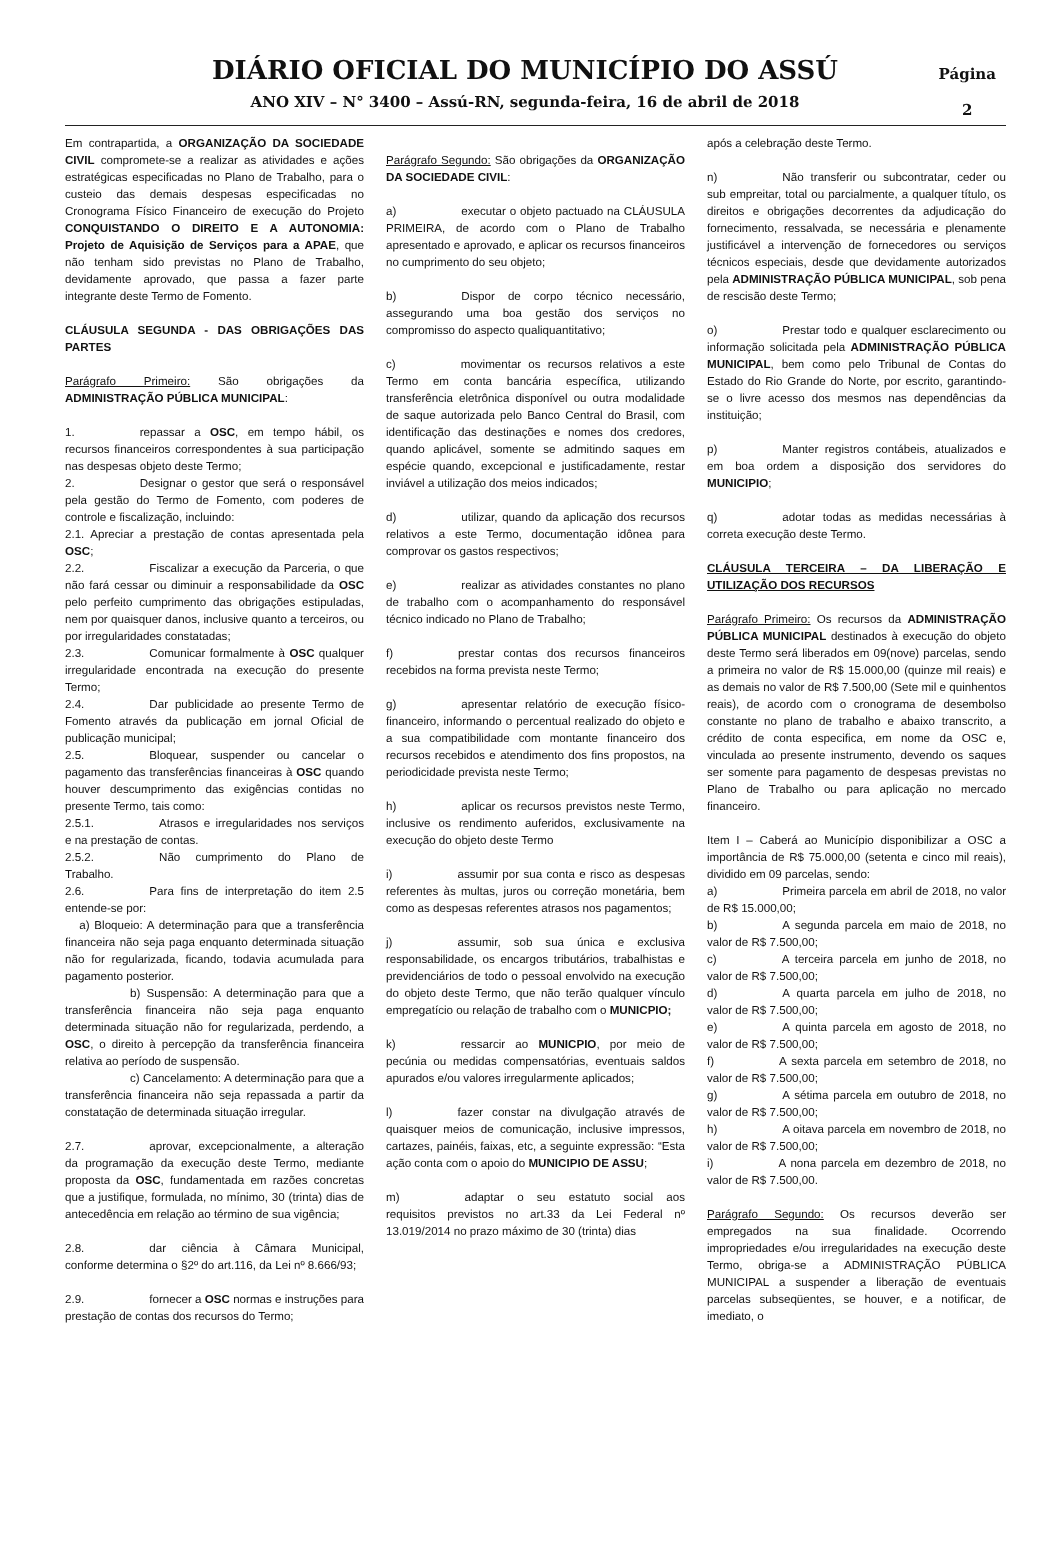DIÁRIO OFICIAL DO MUNICÍPIO DO ASSÚ
ANO XIV – N° 3400 – Assú-RN, segunda-feira, 16 de abril de 2018
Página
2
Em contrapartida, a ORGANIZAÇÃO DA SOCIEDADE CIVIL compromete-se a realizar as atividades e ações estratégicas especificadas no Plano de Trabalho, para o custeio das demais despesas especificadas no Cronograma Físico Financeiro de execução do Projeto CONQUISTANDO O DIREITO E A AUTONOMIA: Projeto de Aquisição de Serviços para a APAE, que não tenham sido previstas no Plano de Trabalho, devidamente aprovado, que passa a fazer parte integrante deste Termo de Fomento.
CLÁUSULA SEGUNDA - DAS OBRIGAÇÕES DAS PARTES
Parágrafo Primeiro: São obrigações da ADMINISTRAÇÃO PÚBLICA MUNICIPAL:
1. repassar a OSC, em tempo hábil, os recursos financeiros correspondentes à sua participação nas despesas objeto deste Termo;
2. Designar o gestor que será o responsável pela gestão do Termo de Fomento, com poderes de controle e fiscalização, incluindo:
2.1. Apreciar a prestação de contas apresentada pela OSC;
2.2. Fiscalizar a execução da Parceria, o que não fará cessar ou diminuir a responsabilidade da OSC pelo perfeito cumprimento das obrigações estipuladas, nem por quaisquer danos, inclusive quanto a terceiros, ou por irregularidades constatadas;
2.3. Comunicar formalmente à OSC qualquer irregularidade encontrada na execução do presente Termo;
2.4. Dar publicidade ao presente Termo de Fomento através da publicação em jornal Oficial de publicação municipal;
2.5. Bloquear, suspender ou cancelar o pagamento das transferências financeiras à OSC quando houver descumprimento das exigências contidas no presente Termo, tais como:
2.5.1. Atrasos e irregularidades nos serviços e na prestação de contas.
2.5.2. Não cumprimento do Plano de Trabalho.
2.6. Para fins de interpretação do item 2.5 entende-se por:
a) Bloqueio: A determinação para que a transferência financeira não seja paga enquanto determinada situação não for regularizada, ficando, todavia acumulada para pagamento posterior.
b) Suspensão: A determinação para que a transferência financeira não seja paga enquanto determinada situação não for regularizada, perdendo, a OSC, o direito à percepção da transferência financeira relativa ao período de suspensão.
c) Cancelamento: A determinação para que a transferência financeira não seja repassada a partir da constatação de determinada situação irregular.
2.7. aprovar, excepcionalmente, a alteração da programação da execução deste Termo, mediante proposta da OSC, fundamentada em razões concretas que a justifique, formulada, no mínimo, 30 (trinta) dias de antecedência em relação ao término de sua vigência;
2.8. dar ciência à Câmara Municipal, conforme determina o §2º do art.116, da Lei nº 8.666/93;
2.9. fornecer a OSC normas e instruções para prestação de contas dos recursos do Termo;
Parágrafo Segundo: São obrigações da ORGANIZAÇÃO DA SOCIEDADE CIVIL:
a) executar o objeto pactuado na CLÁUSULA PRIMEIRA, de acordo com o Plano de Trabalho apresentado e aprovado, e aplicar os recursos financeiros no cumprimento do seu objeto;
b) Dispor de corpo técnico necessário, assegurando uma boa gestão dos serviços no compromisso do aspecto qualiquantitativo;
c) movimentar os recursos relativos a este Termo em conta bancária específica, utilizando transferência eletrônica disponível ou outra modalidade de saque autorizada pelo Banco Central do Brasil, com identificação das destinações e nomes dos credores, quando aplicável, somente se admitindo saques em espécie quando, excepcional e justificadamente, restar inviável a utilização dos meios indicados;
d) utilizar, quando da aplicação dos recursos relativos a este Termo, documentação idônea para comprovar os gastos respectivos;
e) realizar as atividades constantes no plano de trabalho com o acompanhamento do responsável técnico indicado no Plano de Trabalho;
f) prestar contas dos recursos financeiros recebidos na forma prevista neste Termo;
g) apresentar relatório de execução físico-financeiro, informando o percentual realizado do objeto e a sua compatibilidade com montante financeiro dos recursos recebidos e atendimento dos fins propostos, na periodicidade prevista neste Termo;
h) aplicar os recursos previstos neste Termo, inclusive os rendimento auferidos, exclusivamente na execução do objeto deste Termo
i) assumir por sua conta e risco as despesas referentes às multas, juros ou correção monetária, bem como as despesas referentes atrasos nos pagamentos;
j) assumir, sob sua única e exclusiva responsabilidade, os encargos tributários, trabalhistas e previdenciários de todo o pessoal envolvido na execução do objeto deste Termo, que não terão qualquer vínculo empregatício ou relação de trabalho com o MUNICPIO;
k) ressarcir ao MUNICPIO, por meio de pecúnia ou medidas compensatórias, eventuais saldos apurados e/ou valores irregularmente aplicados;
l) fazer constar na divulgação através de quaisquer meios de comunicação, inclusive impressos, cartazes, painéis, faixas, etc, a seguinte expressão: “Esta ação conta com o apoio do MUNICIPIO DE ASSU;
m) adaptar o seu estatuto social aos requisitos previstos no art.33 da Lei Federal nº 13.019/2014 no prazo máximo de 30 (trinta) dias
após a celebração deste Termo.
n) Não transferir ou subcontratar, ceder ou sub empreitar, total ou parcialmente, a qualquer título, os direitos e obrigações decorrentes da adjudicação do fornecimento, ressalvada, se necessária e plenamente justificável a intervenção de fornecedores ou serviços técnicos especiais, desde que devidamente autorizados pela ADMINISTRAÇÃO PÚBLICA MUNICIPAL, sob pena de rescisão deste Termo;
o) Prestar todo e qualquer esclarecimento ou informação solicitada pela ADMINISTRAÇÃO PÚBLICA MUNICIPAL, bem como pelo Tribunal de Contas do Estado do Rio Grande do Norte, por escrito, garantindo-se o livre acesso dos mesmos nas dependências da instituição;
p) Manter registros contábeis, atualizados e em boa ordem a disposição dos servidores do MUNICIPIO;
q) adotar todas as medidas necessárias à correta execução deste Termo.
CLÁUSULA TERCEIRA – DA LIBERAÇÃO E UTILIZAÇÃO DOS RECURSOS
Parágrafo Primeiro: Os recursos da ADMINISTRAÇÃO PÚBLICA MUNICIPAL destinados à execução do objeto deste Termo será liberados em 09(nove) parcelas, sendo a primeira no valor de R$ 15.000,00 (quinze mil reais) e as demais no valor de R$ 7.500,00 (Sete mil e quinhentos reais), de acordo com o cronograma de desembolso constante no plano de trabalho e abaixo transcrito, a crédito de conta especifica, em nome da OSC e, vinculada ao presente instrumento, devendo os saques ser somente para pagamento de despesas previstas no Plano de Trabalho ou para aplicação no mercado financeiro.
Item I – Caberá ao Município disponibilizar a OSC a importância de R$ 75.000,00 (setenta e cinco mil reais), dividido em 09 parcelas, sendo:
a) Primeira parcela em abril de 2018, no valor de R$ 15.000,00;
b) A segunda parcela em maio de 2018, no valor de R$ 7.500,00;
c) A terceira parcela em junho de 2018, no valor de R$ 7.500,00;
d) A quarta parcela em julho de 2018, no valor de R$ 7.500,00;
e) A quinta parcela em agosto de 2018, no valor de R$ 7.500,00;
f) A sexta parcela em setembro de 2018, no valor de R$ 7.500,00;
g) A sétima parcela em outubro de 2018, no valor de R$ 7.500,00;
h) A oitava parcela em novembro de 2018, no valor de R$ 7.500,00;
i) A nona parcela em dezembro de 2018, no valor de R$ 7.500,00.
Parágrafo Segundo: Os recursos deverão ser empregados na sua finalidade. Ocorrendo impropriedades e/ou irregularidades na execução deste Termo, obriga-se a ADMINISTRAÇÃO PÚBLICA MUNICIPAL a suspender a liberação de eventuais parcelas subseqüentes, se houver, e a notificar, de imediato, o